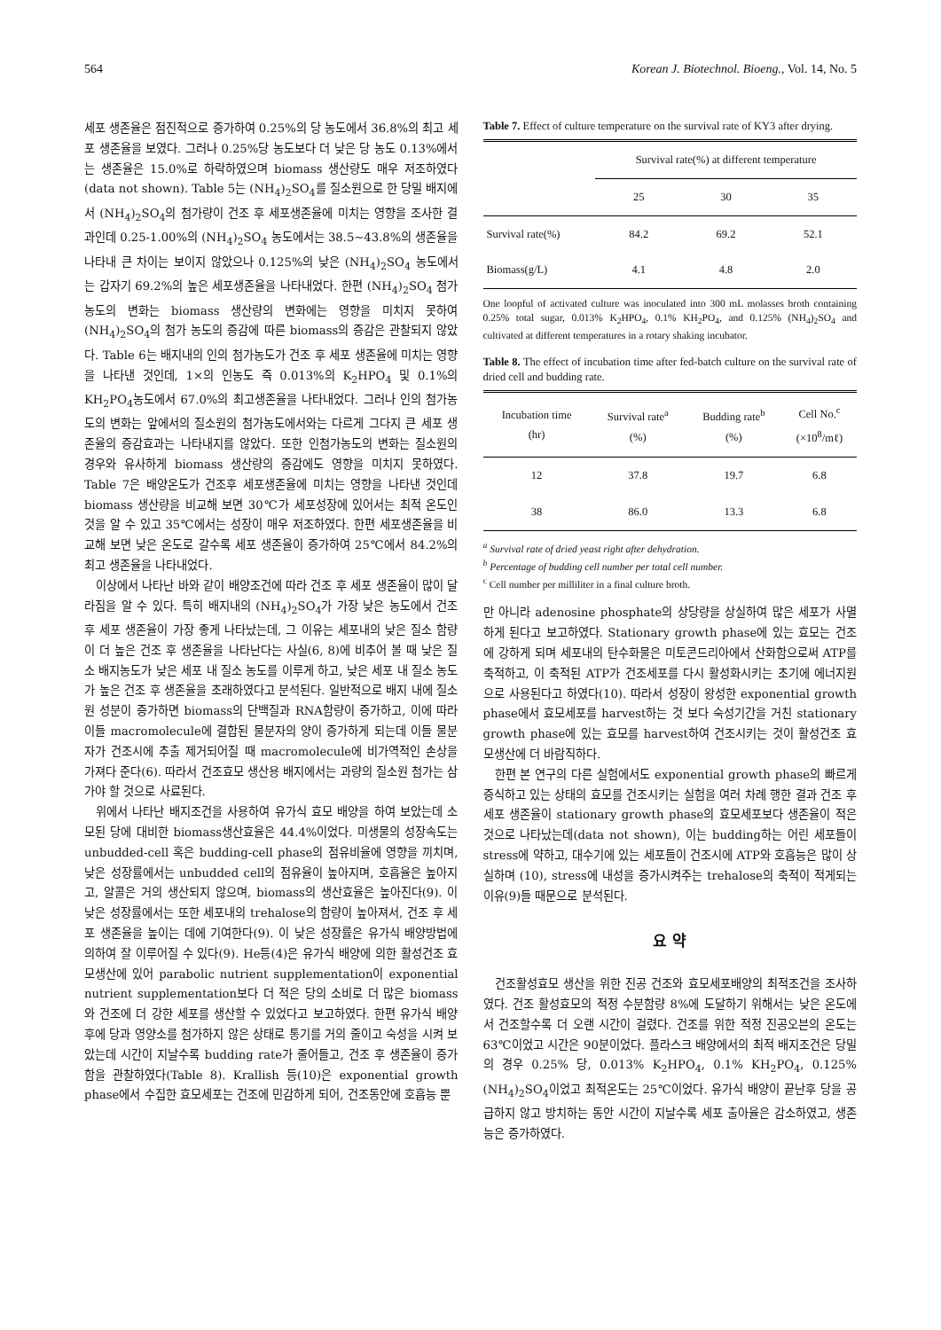564 Korean J. Biotechnol. Bioeng., Vol. 14, No. 5
세포 생존율은 점진적으로 증가하여 0.25%의 당 농도에서 36.8%의 최고 세포 생존율을 보였다. 그러나 0.25%당 농도보다 더 낮은 당 농도 0.13%에서는 생존율은 15.0%로 하락하였으며 biomass 생산량도 매우 저조하였다(data not shown). Table 5는 (NH<sub>4</sub>)<sub>2</sub>SO<sub>4</sub>를 질소원으로 한 당밀 배지에서 (NH<sub>4</sub>)<sub>2</sub>SO<sub>4</sub>의 첨가량이 건조 후 세포생존율에 미치는 영향을 조사한 결과인데 0.25-1.00%의 (NH<sub>4</sub>)<sub>2</sub>SO<sub>4</sub> 농도에서는 38.5~43.8%의 생존율을 나타내 큰 차이는 보이지 않았으나 0.125%의 낮은 (NH<sub>4</sub>)<sub>2</sub>SO<sub>4</sub> 농도에서는 갑자기 69.2%의 높은 세포생존율을 나타내었다. 한편 (NH<sub>4</sub>)<sub>2</sub>SO<sub>4</sub> 첨가농도의 변화는 biomass 생산량의 변화에는 영향을 미치지 못하여 (NH<sub>4</sub>)<sub>2</sub>SO<sub>4</sub>의 첨가 농도의 증감에 따른 biomass의 증감은 관찰되지 않았다. Table 6는 배지내의 인의 첨가농도가 건조 후 세포 생존율에 미치는 영향을 나타낸 것인데, 1×의 인농도 즉 0.013%의 K<sub>2</sub>HPO<sub>4</sub> 및 0.1%의 KH<sub>2</sub>PO<sub>4</sub>농도에서 67.0%의 최고생존율을 나타내었다. 그러나 인의 첨가농도의 변화는 앞에서의 질소원의 첨가농도에서와는 다르게 그다지 큰 세포 생존율의 증감효과는 나타내지를 않았다. 또한 인첨가농도의 변화는 질소원의 경우와 유사하게 biomass 생산량의 증감에도 영향을 미치지 못하였다. Table 7은 배양온도가 건조후 세포생존율에 미치는 영향을 나타낸 것인데 biomass 생산량을 비교해 보면 30℃가 세포성장에 있어서는 최적 온도인 것을 알 수 있고 35℃에서는 성장이 매우 저조하였다. 한편 세포생존율을 비교해 보면 낮은 온도로 갈수록 세포 생존율이 증가하여 25℃에서 84.2%의 최고 생존율을 나타내었다.
이상에서 나타난 바와 같이 배양조건에 따라 건조 후 세포 생존율이 많이 달라짐을 알 수 있다. 특히 배지내의 (NH<sub>4</sub>)<sub>2</sub>SO<sub>4</sub>가 가장 낮은 농도에서 건조 후 세포 생존율이 가장 좋게 나타났는데, 그 이유는 세포내의 낮은 질소 함량이 더 높은 건조 후 생존율을 나타난다는 사실(6, 8)에 비추어 볼 때 낮은 질소 배지농도가 낮은 세포 내 질소 농도를 이루게 하고, 낮은 세포 내 질소 농도가 높은 건조 후 생존율을 초래하였다고 분석된다. 일반적으로 배지 내에 질소원 성분이 증가하면 biomass의 단백질과 RNA함량이 증가하고, 이에 따라 이들 macromolecule에 결합된 물분자의 양이 증가하게 되는데 이들 물분자가 건조시에 추출 제거되어질 때 macromolecule에 비가역적인 손상을 가져다 준다(6). 따라서 건조효모 생산용 배지에서는 과량의 질소원 첨가는 삼가야 할 것으로 사료된다.
위에서 나타난 배지조건을 사용하여 유가식 효모 배양을 하여 보았는데 소모된 당에 대비한 biomass생산효율은 44.4%이었다. 미생물의 성장속도는 unbudded-cell 혹은 budding-cell phase의 점유비율에 영향을 끼치며, 낮은 성장률에서는 unbudded cell의 점유율이 높아지며, 호흡율은 높아지고, 알콜은 거의 생산되지 않으며, biomass의 생산효율은 높아진다(9). 이 낮은 성장률에서는 또한 세포내의 trehalose의 함량이 높아져서, 건조 후 세포 생존율을 높이는 데에 기여한다(9). 이 낮은 성장률은 유가식 배양방법에 의하여 잘 이루어질 수 있다(9). He등(4)은 유가식 배양에 의한 활성건조 효모생산에 있어 parabolic nutrient supplementation이 exponential nutrient supplementation보다 더 적은 당의 소비로 더 많은 biomass와 건조에 더 강한 세포를 생산할 수 있었다고 보고하였다. 한편 유가식 배양후에 당과 영양소를 첨가하지 않은 상태로 통기를 거의 줄이고 숙성을 시켜 보았는데 시간이 지날수록 budding rate가 줄어들고, 건조 후 생존율이 증가함을 관찰하였다(Table 8). Krallish 등(10)은 exponential growth phase에서 수집한 효모세포는 건조에 민감하게 되어, 건조동안에 호흡능 뿐
Table 7. Effect of culture temperature on the survival rate of KY3 after drying.
| | Survival rate(%) at different temperature | | |
| --- | --- | --- | --- |
| | 25 | 30 | 35 |
| Survival rate(%) | 84.2 | 69.2 | 52.1 |
| Biomass(g/L) | 4.1 | 4.8 | 2.0 |
One loopful of activated culture was inoculated into 300 mL molasses broth containing 0.25% total sugar, 0.013% K<sub>2</sub>HPO<sub>4</sub>, 0.1% KH<sub>2</sub>PO<sub>4</sub>, and 0.125% (NH<sub>4</sub>)<sub>2</sub>SO<sub>4</sub> and cultivated at different temperatures in a rotary shaking incubator.
Table 8. The effect of incubation time after fed-batch culture on the survival rate of dried cell and budding rate.
| Incubation time (hr) | Survival rate<sup>a</sup> (%) | Budding rate<sup>b</sup> (%) | Cell No.<sup>c</sup> (×10<sup>8</sup>/mℓ) |
| --- | --- | --- | --- |
| 12 | 37.8 | 19.7 | 6.8 |
| 38 | 86.0 | 13.3 | 6.8 |
<sup>a</sup> Survival rate of dried yeast right after dehydration.
<sup>b</sup> Percentage of budding cell number per total cell number.
<sup>c</sup> Cell number per milliliter in a final culture broth.
만 아니라 adenosine phosphate의 상당량을 상실하여 많은 세포가 사멸하게 된다고 보고하였다. Stationary growth phase에 있는 효모는 건조에 강하게 되며 세포내의 탄수화물은 미토콘드리아에서 산화함으로써 ATP를 축적하고, 이 축적된 ATP가 건조세포를 다시 활성화시키는 초기에 에너지원으로 사용된다고 하였다(10). 따라서 성장이 왕성한 exponential growth phase에서 효모세포를 harvest하는 것 보다 숙성기간을 거친 stationary growth phase에 있는 효모를 harvest하여 건조시키는 것이 활성건조 효모생산에 더 바람직하다.
한편 본 연구의 다른 실험에서도 exponential growth phase의 빠르게 증식하고 있는 상태의 효모를 건조시키는 실험을 여러 차례 행한 결과 건조 후 세포 생존율이 stationary growth phase의 효모세포보다 생존율이 적은 것으로 나타났는데(data not shown), 이는 budding하는 어린 세포들이 stress에 약하고, 대수기에 있는 세포들이 건조시에 ATP와 호흡능은 많이 상실하며 (10), stress에 내성을 증가시켜주는 trehalose의 축적이 적게되는 이유(9)들 때문으로 분석된다.
요 약
건조활성효모 생산을 위한 진공 건조와 효모세포배양의 최적조건을 조사하였다. 건조 활성효모의 적정 수분함량 8%에 도달하기 위해서는 낮은 온도에서 건조할수록 더 오랜 시간이 걸렸다. 건조를 위한 적정 진공오븐의 온도는 63℃이었고 시간은 90분이었다. 플라스크 배양에서의 최적 배지조건은 당밀의 경우 0.25% 당, 0.013% K<sub>2</sub>HPO<sub>4</sub>, 0.1% KH<sub>2</sub>PO<sub>4</sub>, 0.125% (NH<sub>4</sub>)<sub>2</sub>SO<sub>4</sub>이었고 최적온도는 25℃이었다. 유가식 배양이 끝난후 당을 공급하지 않고 방치하는 동안 시간이 지날수록 세포 출아율은 감소하였고, 생존능은 증가하였다.